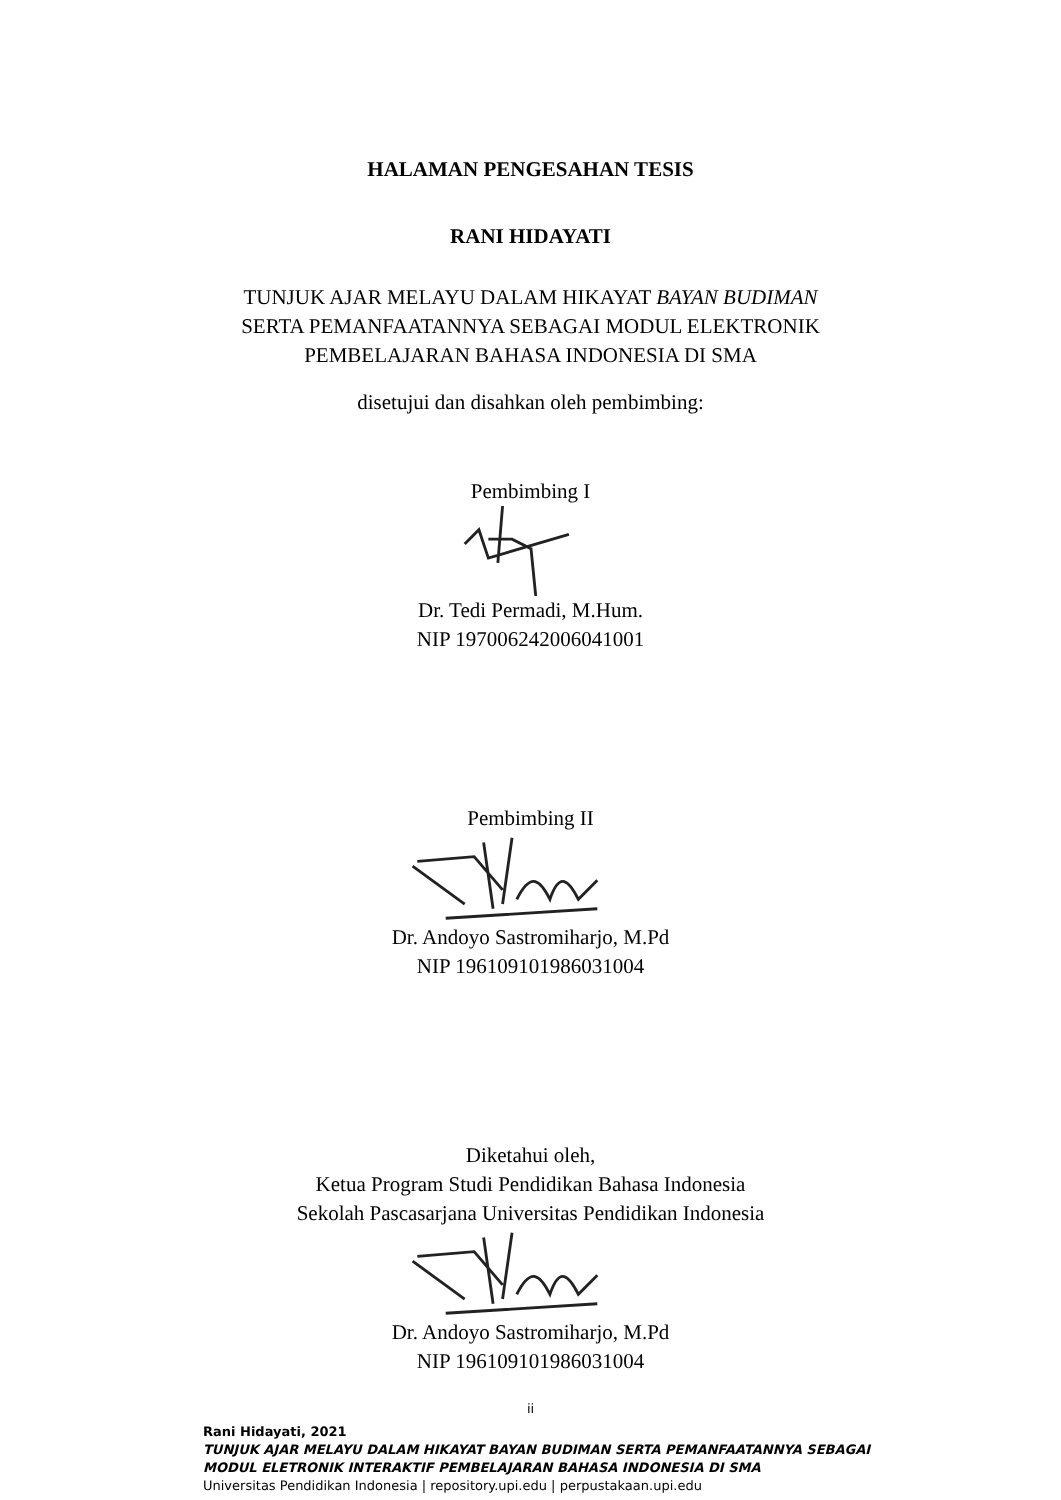HALAMAN PENGESAHAN TESIS
RANI HIDAYATI
TUNJUK AJAR MELAYU DALAM HIKAYAT BAYAN BUDIMAN
SERTA PEMANFAATANNYA SEBAGAI MODUL ELEKTRONIK
PEMBELAJARAN BAHASA INDONESIA DI SMA
disetujui dan disahkan oleh pembimbing:
Pembimbing I
Dr. Tedi Permadi, M.Hum.
NIP 197006242006041001
Pembimbing II
Dr. Andoyo Sastromiharjo, M.Pd
NIP 196109101986031004
Diketahui oleh,
Ketua Program Studi Pendidikan Bahasa Indonesia
Sekolah Pascasarjana Universitas Pendidikan Indonesia
Dr. Andoyo Sastromiharjo, M.Pd
NIP 196109101986031004
ii
Rani Hidayati, 2021
TUNJUK AJAR MELAYU DALAM HIKAYAT BAYAN BUDIMAN SERTA PEMANFAATANNYA SEBAGAI
MODUL ELETRONIK INTERAKTIF PEMBELAJARAN BAHASA INDONESIA DI SMA
Universitas Pendidikan Indonesia | repository.upi.edu | perpustakaan.upi.edu